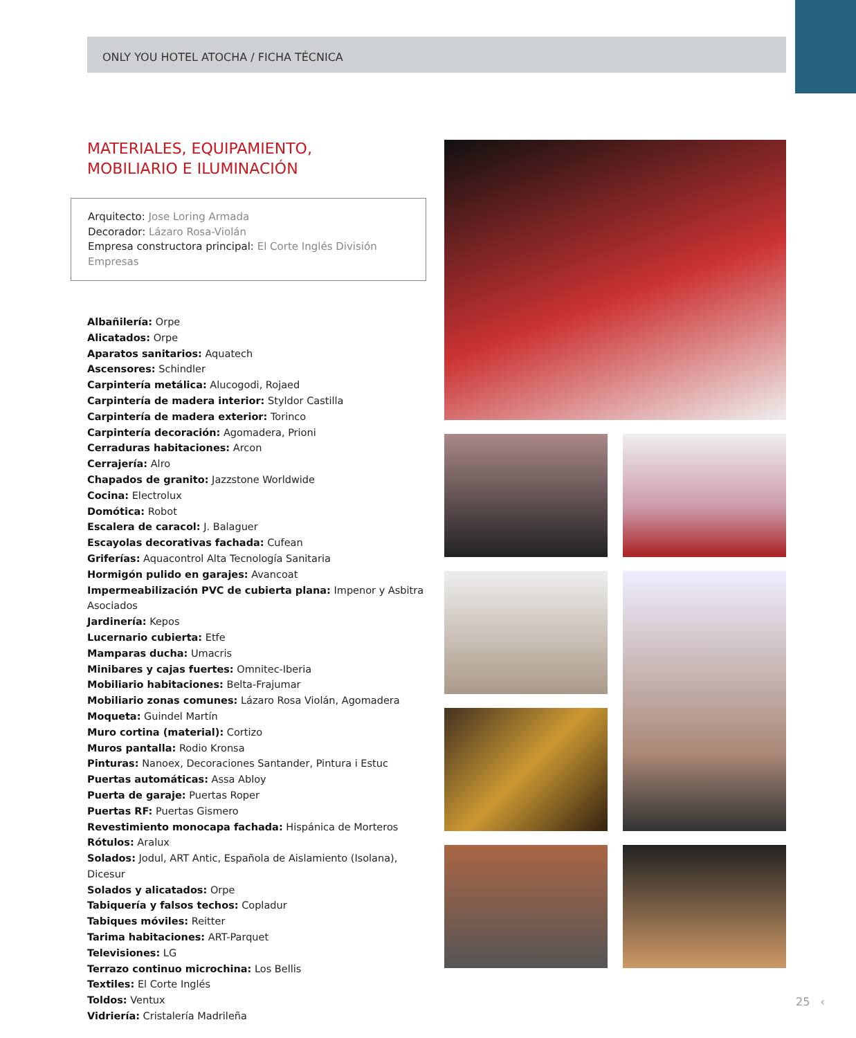ONLY YOU HOTEL ATOCHA / FICHA TÉCNICA
MATERIALES, EQUIPAMIENTO,
MOBILIARIO E ILUMINACIÓN
Arquitecto: Jose Loring Armada
Decorador: Lázaro Rosa-Violán
Empresa constructora principal: El Corte Inglés División Empresas
Albañilería: Orpe
Alicatados: Orpe
Aparatos sanitarios: Aquatech
Ascensores: Schindler
Carpintería metálica: Alucogodi, Rojaed
Carpintería de madera interior: Styldor Castilla
Carpintería de madera exterior: Torinco
Carpintería decoración: Agomadera, Prioni
Cerraduras habitaciones: Arcon
Cerrajería: Alro
Chapados de granito: Jazzstone Worldwide
Cocina: Electrolux
Domótica: Robot
Escalera de caracol: J. Balaguer
Escayolas decorativas fachada: Cufean
Griferías: Aquacontrol Alta Tecnología Sanitaria
Hormigón pulido en garajes: Avancoat
Impermeabilización PVC de cubierta plana: Impenor y Asbitra Asociados
Jardinería: Kepos
Lucernario cubierta: Etfe
Mamparas ducha: Umacris
Minibares y cajas fuertes: Omnitec-Iberia
Mobiliario habitaciones: Belta-Frajumar
Mobiliario zonas comunes: Lázaro Rosa Violán, Agomadera
Moqueta: Guindel Martín
Muro cortina (material): Cortizo
Muros pantalla: Rodio Kronsa
Pinturas: Nanoex, Decoraciones Santander, Pintura i Estuc
Puertas automáticas: Assa Abloy
Puerta de garaje: Puertas Roper
Puertas RF: Puertas Gismero
Revestimiento monocapa fachada: Hispánica de Morteros
Rótulos: Aralux
Solados: Jodul, ART Antic, Española de Aislamiento (Isolana), Dicesur
Solados y alicatados: Orpe
Tabiquería y falsos techos: Copladur
Tabiques móviles: Reitter
Tarima habitaciones: ART-Parquet
Televisiones: LG
Terrazo continuo microchina: Los Bellis
Textiles: El Corte Inglés
Toldos: Ventux
Vidriería: Cristalería Madrileña
25 ‹